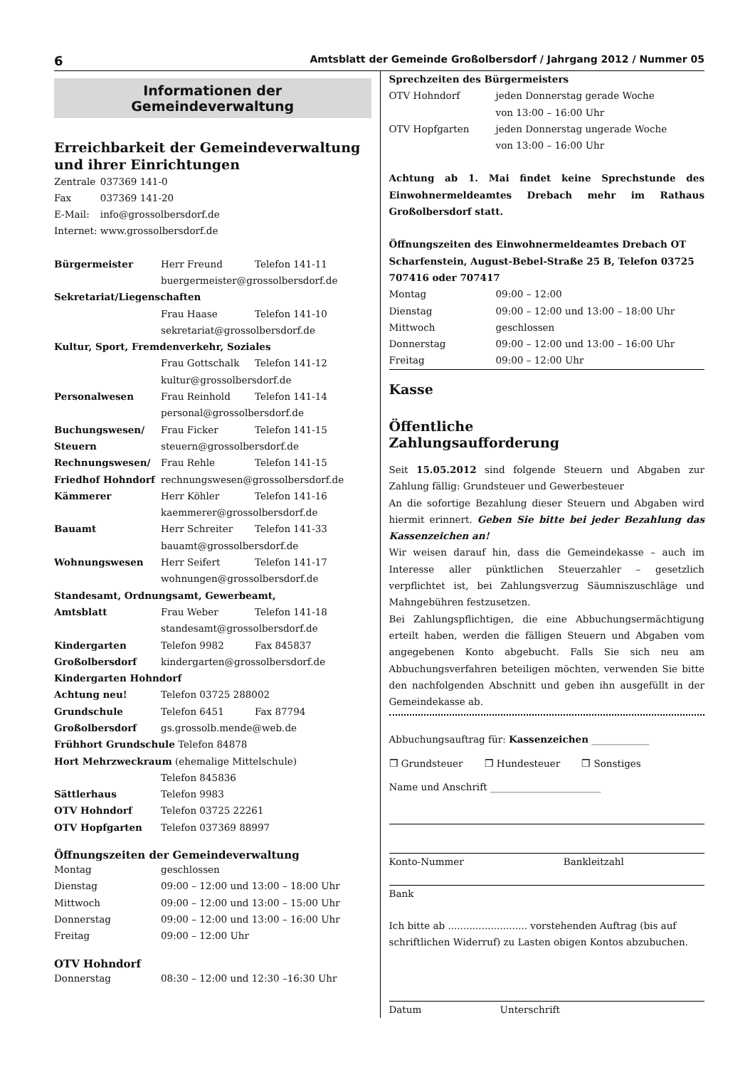6 Amtsblatt der Gemeinde Großolbersdorf / Jahrgang 2012 / Nummer 05
Informationen der
Gemeindeverwaltung
Erreichbarkeit der Gemeindeverwaltung und ihrer Einrichtungen
| Zentrale | 037369 141-0 |
| Fax | 037369 141-20 |
| E-Mail: | info@grossolbersdorf.de |
| Internet: | www.grossolbersdorf.de |
| Bürgermeister | Herr Freund | Telefon 141-11 |
| | buergermeister@grossolbersdorf.de | |
| Sekretariat/Liegenschaften | | |
| | Frau Haase | Telefon 141-10 |
| | sekretariat@grossolbersdorf.de | |
| Kultur, Sport, Fremdenverkehr, Soziales | | |
| | Frau Gottschalk | Telefon 141-12 |
| | kultur@grossolbersdorf.de | |
| Personalwesen | Frau Reinhold | Telefon 141-14 |
| | personal@grossolbersdorf.de | |
| Buchungswesen/ | Frau Ficker | Telefon 141-15 |
| Steuern | steuern@grossolbersdorf.de | |
| Rechnungswesen/ | Frau Rehle | Telefon 141-15 |
| Friedhof Hohndorf | rechnungswesen@grossolbersdorf.de | |
| Kämmerer | Herr Köhler | Telefon 141-16 |
| | kaemmerer@grossolbersdorf.de | |
| Bauamt | Herr Schreiter | Telefon 141-33 |
| | bauamt@grossolbersdorf.de | |
| Wohnungswesen | Herr Seifert | Telefon 141-17 |
| | wohnungen@grossolbersdorf.de | |
| Standesamt, Ordnungsamt, Gewerbeamt, | | |
| Amtsblatt | Frau Weber | Telefon 141-18 |
| | standesamt@grossolbersdorf.de | |
| Kindergarten | Telefon 9982 | Fax 845837 |
| Großolbersdorf | kindergarten@grossolbersdorf.de | |
| Kindergarten Hohndorf | | |
| Achtung neu! | Telefon 03725 288002 | |
| Grundschule | Telefon 6451 | Fax 87794 |
| Großolbersdorf | gs.grossolb.mende@web.de | |
| Frühhort Grundschule Telefon 84878 | | |
| Hort Mehrzweckraum (ehemalige Mittelschule) | | |
| | Telefon 845836 | |
| Sättlerhaus | Telefon 9983 | |
| OTV Hohndorf | Telefon 03725 22261 | |
| OTV Hopfgarten | Telefon 037369 88997 | |
Öffnungszeiten der Gemeindeverwaltung
| Montag | geschlossen |
| Dienstag | 09:00 – 12:00 und 13:00 – 18:00 Uhr |
| Mittwoch | 09:00 – 12:00 und 13:00 – 15:00 Uhr |
| Donnerstag | 09:00 – 12:00 und 13:00 – 16:00 Uhr |
| Freitag | 09:00 – 12:00 Uhr |
OTV Hohndorf
| Donnerstag | 08:30 – 12:00 und 12:30 –16:30 Uhr |
Sprechzeiten des Bürgermeisters
| OTV Hohndorf | jeden Donnerstag gerade Woche von 13:00 – 16:00 Uhr |
| OTV Hopfgarten | jeden Donnerstag ungerade Woche von 13:00 – 16:00 Uhr |
Achtung ab 1. Mai findet keine Sprechstunde des Einwohnermeldeamtes Drebach mehr im Rathaus Großolbersdorf statt.
Öffnungszeiten des Einwohnermeldeamtes Drebach OT Scharfenstein, August-Bebel-Straße 25 B, Telefon 03725 707416 oder 707417
| Montag | 09:00 – 12:00 |
| Dienstag | 09:00 – 12:00 und 13:00 – 18:00 Uhr |
| Mittwoch | geschlossen |
| Donnerstag | 09:00 – 12:00 und 13:00 – 16:00 Uhr |
| Freitag | 09:00 – 12:00 Uhr |
Kasse
Öffentliche
Zahlungsaufforderung
Seit 15.05.2012 sind folgende Steuern und Abgaben zur Zahlung fällig: Grundsteuer und Gewerbesteuer
An die sofortige Bezahlung dieser Steuern und Abgaben wird hiermit erinnert. Geben Sie bitte bei jeder Bezahlung das Kassenzeichen an!
Wir weisen darauf hin, dass die Gemeindekasse – auch im Interesse aller pünktlichen Steuerzahler – gesetzlich verpflichtet ist, bei Zahlungsverzug Säumniszuschläge und Mahngebühren festzusetzen.
Bei Zahlungspflichtigen, die eine Abbuchungsermächtigung erteilt haben, werden die fälligen Steuern und Abgaben vom angegebenen Konto abgebucht. Falls Sie sich neu am Abbuchungsverfahren beteiligen möchten, verwenden Sie bitte den nachfolgenden Abschnitt und geben ihn ausgefüllt in der Gemeindekasse ab.
Abbuchungsauftrag für: Kassenzeichen ____________
❒ Grundsteuer ❒ Hundesteuer ❒ Sonstiges
Name und Anschrift _______________________
| Konto-Nummer | Bankleitzahl |
Bank
Ich bitte ab .......................... vorstehenden Auftrag (bis auf schriftlichen Widerruf) zu Lasten obigen Kontos abzubuchen.
| Datum | Unterschrift |